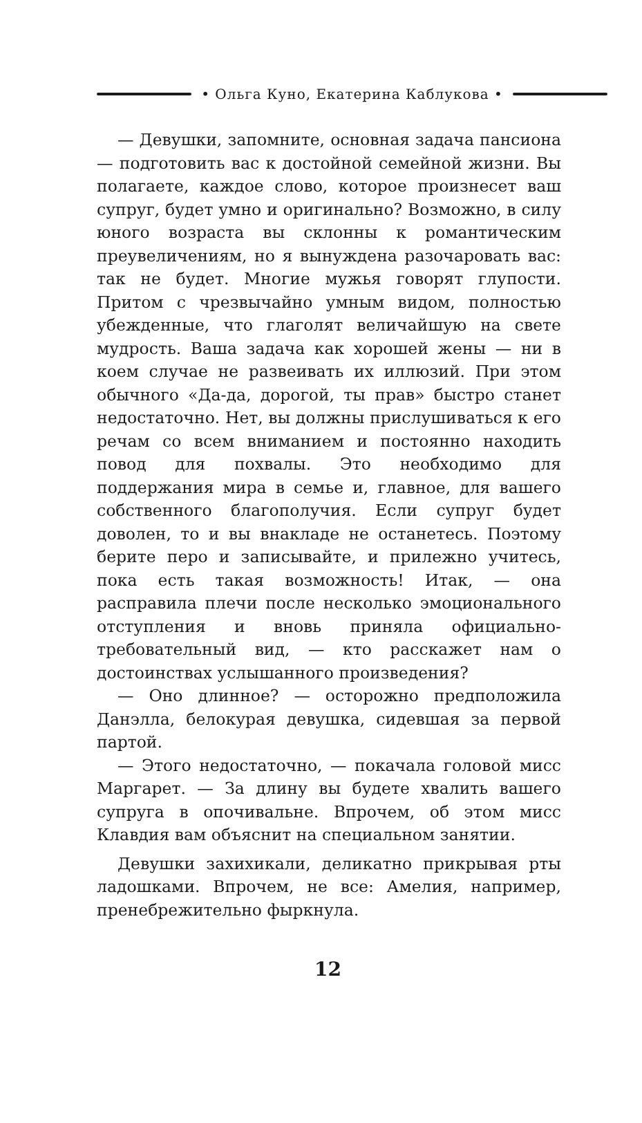• Ольга Куно, Екатерина Каблукова •
— Девушки, запомните, основная задача пансиона — подготовить вас к достойной семейной жизни. Вы полагаете, каждое слово, которое произнесет ваш супруг, будет умно и оригинально? Возможно, в силу юного возраста вы склонны к романтическим преувеличениям, но я вынуждена разочаровать вас: так не будет. Многие мужья говорят глупости. Притом с чрезвычайно умным видом, полностью убежденные, что глаголят величайшую на свете мудрость. Ваша задача как хорошей жены — ни в коем случае не развеивать их иллюзий. При этом обычного «Да-да, дорогой, ты прав» быстро станет недостаточно. Нет, вы должны прислушиваться к его речам со всем вниманием и постоянно находить повод для похвалы. Это необходимо для поддержания мира в семье и, главное, для вашего собственного благополучия. Если супруг будет доволен, то и вы внакладе не останетесь. Поэтому берите перо и записывайте, и прилежно учитесь, пока есть такая возможность! Итак, — она расправила плечи после несколько эмоционального отступления и вновь приняла официально-требовательный вид, — кто расскажет нам о достоинствах услышанного произведения?
— Оно длинное? — осторожно предположила Данэлла, белокурая девушка, сидевшая за первой партой.
— Этого недостаточно, — покачала головой мисс Маргарет. — За длину вы будете хвалить вашего супруга в опочивальне. Впрочем, об этом мисс Клавдия вам объяснит на специальном занятии.
Девушки захихикали, деликатно прикрывая рты ладошками. Впрочем, не все: Амелия, например, пренебрежительно фыркнула.
12